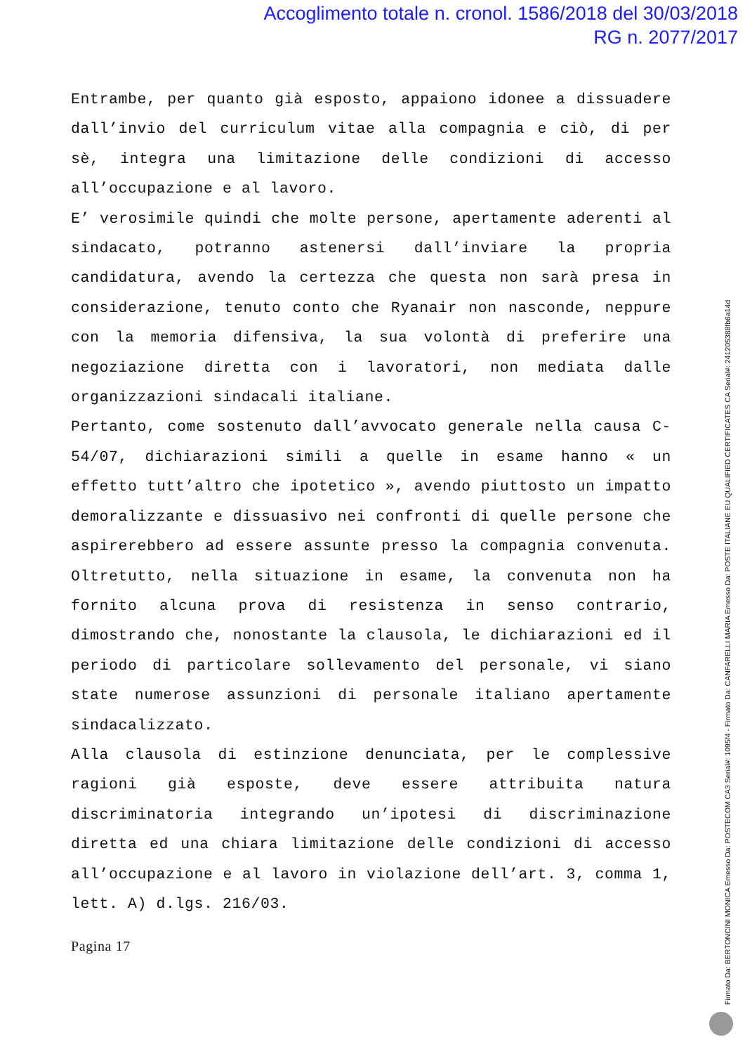Accoglimento totale n. cronol. 1586/2018 del 30/03/2018
RG n. 2077/2017
Entrambe, per quanto già esposto, appaiono idonee a dissuadere dall’invio del curriculum vitae alla compagnia e ciò, di per sè, integra una limitazione delle condizioni di accesso all’occupazione e al lavoro.
E’ verosimile quindi che molte persone, apertamente aderenti al sindacato, potranno astenersi dall’inviare la propria candidatura, avendo la certezza che questa non sarà presa in considerazione, tenuto conto che Ryanair non nasconde, neppure con la memoria difensiva, la sua volontà di preferire una negoziazione diretta con i lavoratori, non mediata dalle organizzazioni sindacali italiane.
Pertanto, come sostenuto dall’avvocato generale nella causa C-54/07, dichiarazioni simili a quelle in esame hanno « un effetto tutt’altro che ipotetico », avendo piuttosto un impatto demoralizzante e dissuasivo nei confronti di quelle persone che aspirerebbero ad essere assunte presso la compagnia convenuta. Oltretutto, nella situazione in esame, la convenuta non ha fornito alcuna prova di resistenza in senso contrario, dimostrando che, nonostante la clausola, le dichiarazioni ed il periodo di particolare sollevamento del personale, vi siano state numerose assunzioni di personale italiano apertamente sindacalizzato.
Alla clausola di estinzione denunciata, per le complessive ragioni già esposte, deve essere attribuita natura discriminatoria integrando un’ipotesi di discriminazione diretta ed una chiara limitazione delle condizioni di accesso all’occupazione e al lavoro in violazione dell’art. 3, comma 1, lett. A) d.lgs. 216/03.
Pagina 17
Firmato Da: BERTONCINI MONICA Emesso Da: POSTECOM CA3 Serial#: 1095f4 - Firmato Da: CANFARELLI MARIA Emesso Da: POSTE ITALIANE EU QUALIFIED CERTIFICATES CA Serial#: 24120538​8fb6a14d